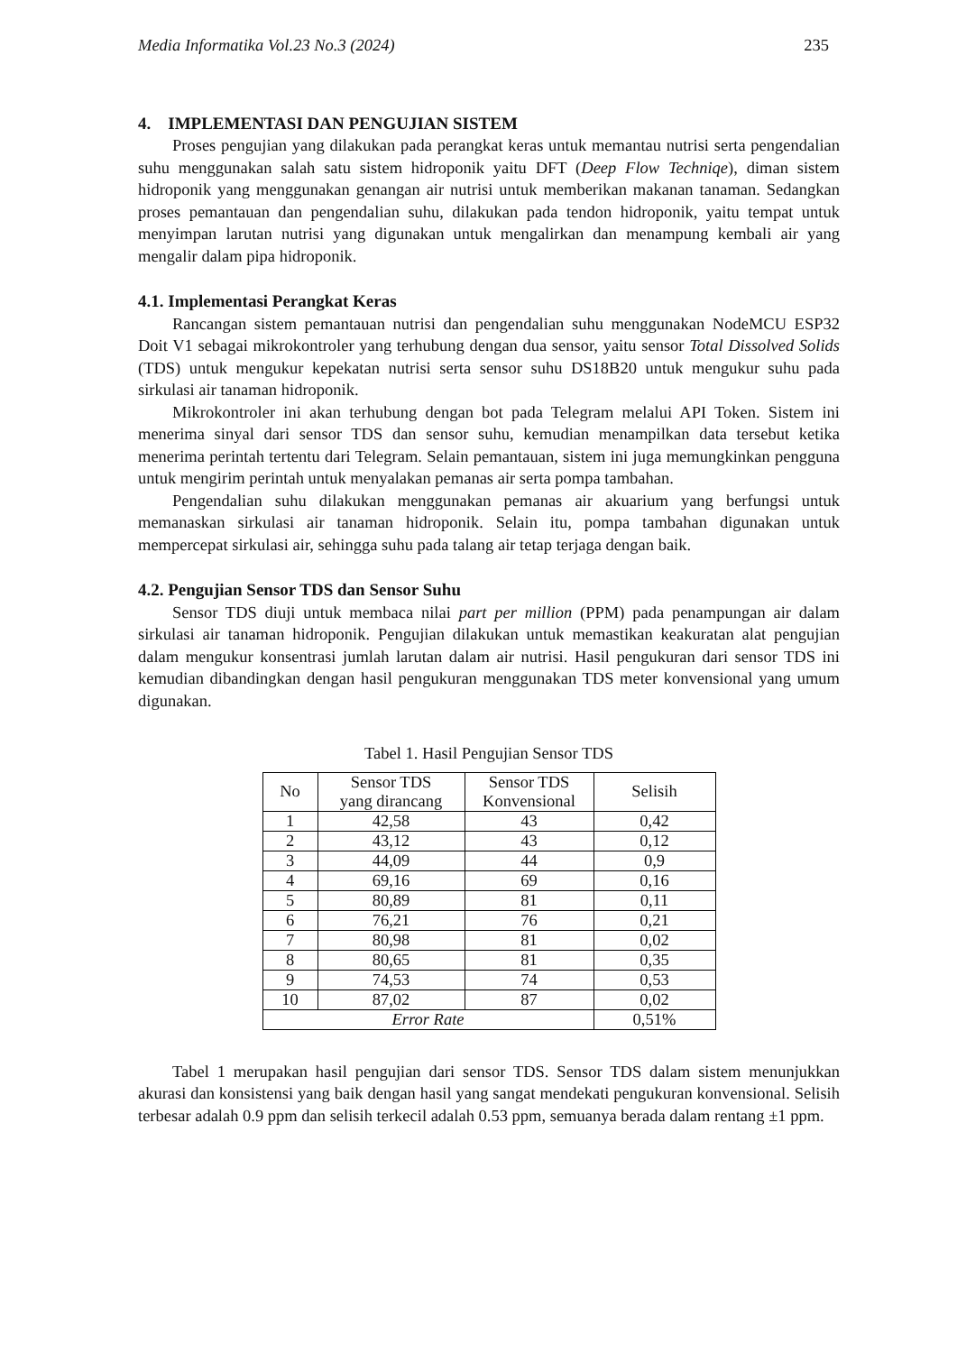Media Informatika Vol.23 No.3 (2024) 235
4. IMPLEMENTASI DAN PENGUJIAN SISTEM
Proses pengujian yang dilakukan pada perangkat keras untuk memantau nutrisi serta pengendalian suhu menggunakan salah satu sistem hidroponik yaitu DFT (Deep Flow Techniqe), diman sistem hidroponik yang menggunakan genangan air nutrisi untuk memberikan makanan tanaman. Sedangkan proses pemantauan dan pengendalian suhu, dilakukan pada tendon hidroponik, yaitu tempat untuk menyimpan larutan nutrisi yang digunakan untuk mengalirkan dan menampung kembali air yang mengalir dalam pipa hidroponik.
4.1. Implementasi Perangkat Keras
Rancangan sistem pemantauan nutrisi dan pengendalian suhu menggunakan NodeMCU ESP32 Doit V1 sebagai mikrokontroler yang terhubung dengan dua sensor, yaitu sensor Total Dissolved Solids (TDS) untuk mengukur kepekatan nutrisi serta sensor suhu DS18B20 untuk mengukur suhu pada sirkulasi air tanaman hidroponik.
Mikrokontroler ini akan terhubung dengan bot pada Telegram melalui API Token. Sistem ini menerima sinyal dari sensor TDS dan sensor suhu, kemudian menampilkan data tersebut ketika menerima perintah tertentu dari Telegram. Selain pemantauan, sistem ini juga memungkinkan pengguna untuk mengirim perintah untuk menyalakan pemanas air serta pompa tambahan.
Pengendalian suhu dilakukan menggunakan pemanas air akuarium yang berfungsi untuk memanaskan sirkulasi air tanaman hidroponik. Selain itu, pompa tambahan digunakan untuk mempercepat sirkulasi air, sehingga suhu pada talang air tetap terjaga dengan baik.
4.2. Pengujian Sensor TDS dan Sensor Suhu
Sensor TDS diuji untuk membaca nilai part per million (PPM) pada penampungan air dalam sirkulasi air tanaman hidroponik. Pengujian dilakukan untuk memastikan keakuratan alat pengujian dalam mengukur konsentrasi jumlah larutan dalam air nutrisi. Hasil pengukuran dari sensor TDS ini kemudian dibandingkan dengan hasil pengukuran menggunakan TDS meter konvensional yang umum digunakan.
Tabel 1. Hasil Pengujian Sensor TDS
| No | Sensor TDS yang dirancang | Sensor TDS Konvensional | Selisih |
| --- | --- | --- | --- |
| 1 | 42,58 | 43 | 0,42 |
| 2 | 43,12 | 43 | 0,12 |
| 3 | 44,09 | 44 | 0,9 |
| 4 | 69,16 | 69 | 0,16 |
| 5 | 80,89 | 81 | 0,11 |
| 6 | 76,21 | 76 | 0,21 |
| 7 | 80,98 | 81 | 0,02 |
| 8 | 80,65 | 81 | 0,35 |
| 9 | 74,53 | 74 | 0,53 |
| 10 | 87,02 | 87 | 0,02 |
| Error Rate | | | 0,51% |
Tabel 1 merupakan hasil pengujian dari sensor TDS. Sensor TDS dalam sistem menunjukkan akurasi dan konsistensi yang baik dengan hasil yang sangat mendekati pengukuran konvensional. Selisih terbesar adalah 0.9 ppm dan selisih terkecil adalah 0.53 ppm, semuanya berada dalam rentang ±1 ppm.